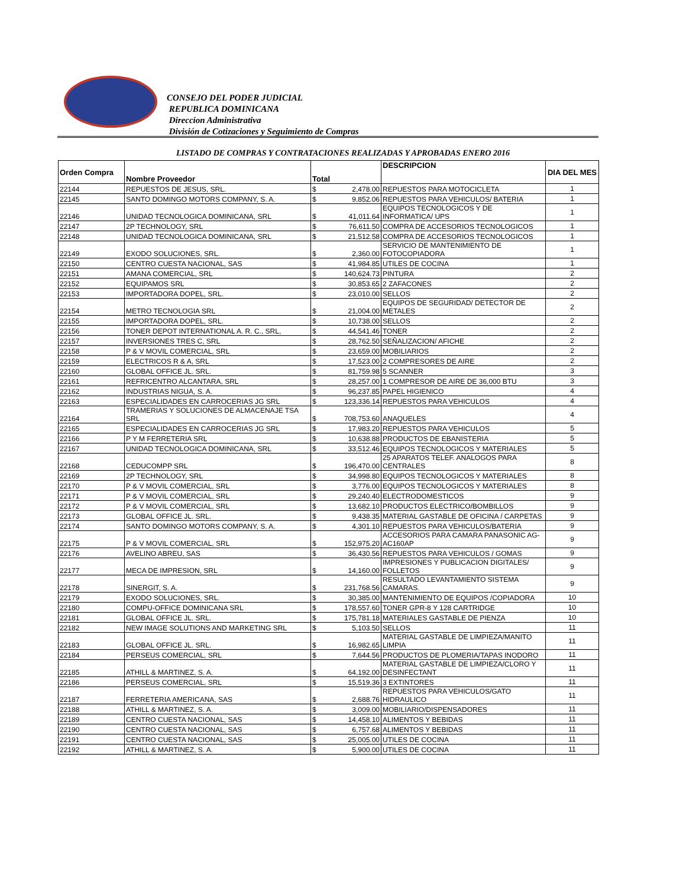CONSEJO DEL PODER JUDICIAL
REPUBLICA DOMINICANA
Direccion Administrativa
División de Cotizaciones y Seguimiento de Compras
LISTADO DE COMPRAS Y CONTRATACIONES REALIZADAS Y APROBADAS ENERO 2016
| Orden Compra | Nombre Proveedor | Total | | DESCRIPCION | DIA DEL MES |
| --- | --- | --- | --- | --- | --- |
| 22144 | REPUESTOS DE JESUS, SRL. | $ | 2,478.00 | REPUESTOS PARA MOTOCICLETA | 1 |
| 22145 | SANTO DOMINGO MOTORS COMPANY, S. A. | $ | 9,852.06 | REPUESTOS PARA VEHICULOS/ BATERIA | 1 |
| 22146 | UNIDAD TECNOLOGICA DOMINICANA, SRL | $ | 41,011.64 | EQUIPOS TECNOLOGICOS Y DE INFORMATICA/ UPS | 1 |
| 22147 | 2P TECHNOLOGY, SRL | $ | 76,611.50 | COMPRA DE ACCESORIOS TECNOLOGICOS | 1 |
| 22148 | UNIDAD TECNOLOGICA DOMINICANA, SRL | $ | 21,512.58 | COMPRA DE ACCESORIOS TECNOLOGICOS | 1 |
| 22149 | EXODO SOLUCIONES, SRL. | $ | 2,360.00 | SERVICIO DE MANTENIMIENTO DE FOTOCOPIADORA | 1 |
| 22150 | CENTRO CUESTA NACIONAL, SAS | $ | 41,984.85 | UTILES DE COCINA | 1 |
| 22151 | AMANA COMERCIAL, SRL | $ | 140,624.73 | PINTURA | 2 |
| 22152 | EQUIPAMOS SRL | $ | 30,853.65 | 2 ZAFACONES | 2 |
| 22153 | IMPORTADORA DOPEL, SRL. | $ | 23,010.00 | SELLOS | 2 |
| 22154 | METRO TECNOLOGIA SRL | $ | 21,004.00 | EQUIPOS DE SEGURIDAD/ DETECTOR DE METALES | 2 |
| 22155 | IMPORTADORA DOPEL, SRL. | $ | 10,738.00 | SELLOS | 2 |
| 22156 | TONER DEPOT INTERNATIONAL A. R. C., SRL, | $ | 44,541.46 | TONER | 2 |
| 22157 | INVERSIONES TRES C, SRL | $ | 28,762.50 | SEÑALIZACION/ AFICHE | 2 |
| 22158 | P & V MOVIL COMERCIAL, SRL | $ | 23,659.00 | MOBILIARIOS | 2 |
| 22159 | ELECTRICOS R & A, SRL | $ | 17,523.00 | 2 COMPRESORES DE AIRE | 2 |
| 22160 | GLOBAL OFFICE JL. SRL. | $ | 81,759.98 | 5 SCANNER | 3 |
| 22161 | REFRICENTRO ALCANTARA, SRL | $ | 28,257.00 | 1 COMPRESOR DE AIRE DE 36,000 BTU | 3 |
| 22162 | INDUSTRIAS NIGUA, S. A. | $ | 96,237.85 | PAPEL HIGIENICO | 4 |
| 22163 | ESPECIALIDADES EN CARROCERIAS JG SRL | $ | 123,336.14 | REPUESTOS PARA VEHICULOS | 4 |
| 22164 | TRAMERIAS Y SOLUCIONES DE ALMACENAJE TSA SRL | $ | 708,753.60 | ANAQUELES | 4 |
| 22165 | ESPECIALIDADES EN CARROCERIAS JG SRL | $ | 17,983.20 | REPUESTOS PARA VEHICULOS | 5 |
| 22166 | P Y M FERRETERIA SRL | $ | 10,638.88 | PRODUCTOS DE EBANISTERIA | 5 |
| 22167 | UNIDAD TECNOLOGICA DOMINICANA, SRL | $ | 33,512.46 | EQUIPOS TECNOLOGICOS Y MATERIALES | 5 |
| 22168 | CEDUCOMPP SRL | $ | 196,470.00 | 25 APARATOS TELEF. ANALOGOS PARA CENTRALES | 8 |
| 22169 | 2P TECHNOLOGY, SRL | $ | 34,998.80 | EQUIPOS TECNOLOGICOS Y MATERIALES | 8 |
| 22170 | P & V MOVIL COMERCIAL, SRL | $ | 3,776.00 | EQUIPOS TECNOLOGICOS Y MATERIALES | 8 |
| 22171 | P & V MOVIL COMERCIAL, SRL | $ | 29,240.40 | ELECTRODOMESTICOS | 9 |
| 22172 | P & V MOVIL COMERCIAL, SRL | $ | 13,682.10 | PRODUCTOS ELECTRICO/BOMBILLOS | 9 |
| 22173 | GLOBAL OFFICE JL. SRL. | $ | 9,438.35 | MATERIAL GASTABLE DE OFICINA / CARPETAS | 9 |
| 22174 | SANTO DOMINGO MOTORS COMPANY, S. A. | $ | 4,301.10 | REPUESTOS PARA VEHICULOS/BATERIA | 9 |
| 22175 | P & V MOVIL COMERCIAL, SRL | $ | 152,975.20 | ACCESORIOS PARA CAMARA PANASONIC AG-AC160AP | 9 |
| 22176 | AVELINO ABREU, SAS | $ | 36,430.56 | REPUESTOS PARA VEHICULOS / GOMAS | 9 |
| 22177 | MECA DE IMPRESION, SRL | $ | 14,160.00 | IMPRESIONES Y PUBLICACION DIGITALES/ FOLLETOS | 9 |
| 22178 | SINERGIT, S. A. | $ | 231,768.56 | RESULTADO LEVANTAMIENTO SISTEMA CAMARAS. | 9 |
| 22179 | EXODO SOLUCIONES, SRL. | $ | 30,385.00 | MANTENIMIENTO DE EQUIPOS /COPIADORA | 10 |
| 22180 | COMPU-OFFICE DOMINICANA SRL | $ | 178,557.60 | TONER GPR-8 Y 128 CARTRIDGE | 10 |
| 22181 | GLOBAL OFFICE JL. SRL. | $ | 175,781.18 | MATERIALES GASTABLE DE PIENZA | 10 |
| 22182 | NEW IMAGE SOLUTIONS AND MARKETING SRL | $ | 5,103.50 | SELLOS | 11 |
| 22183 | GLOBAL OFFICE JL. SRL. | $ | 16,982.65 | MATERIAL GASTABLE DE LIMPIEZA/MANITO LIMPIA | 11 |
| 22184 | PERSEUS COMERCIAL, SRL | $ | 7,644.56 | PRODUCTOS DE PLOMERIA/TAPAS INODORO | 11 |
| 22185 | ATHILL & MARTINEZ, S. A. | $ | 64,192.00 | MATERIAL GASTABLE DE LIMPIEZA/CLORO Y DESINFECTANT | 11 |
| 22186 | PERSEUS COMERCIAL, SRL | $ | 15,519.36 | 3 EXTINTORES | 11 |
| 22187 | FERRETERIA AMERICANA, SAS | $ | 2,688.76 | REPUESTOS PARA VEHICULOS/GATO HIDRAULICO | 11 |
| 22188 | ATHILL & MARTINEZ, S. A. | $ | 3,009.00 | MOBILIARIO/DISPENSADORES | 11 |
| 22189 | CENTRO CUESTA NACIONAL, SAS | $ | 14,458.10 | ALIMENTOS Y BEBIDAS | 11 |
| 22190 | CENTRO CUESTA NACIONAL, SAS | $ | 6,757.68 | ALIMENTOS Y BEBIDAS | 11 |
| 22191 | CENTRO CUESTA NACIONAL, SAS | $ | 25,005.00 | UTILES DE COCINA | 11 |
| 22192 | ATHILL & MARTINEZ, S. A. | $ | 5,900.00 | UTILES DE COCINA | 11 |